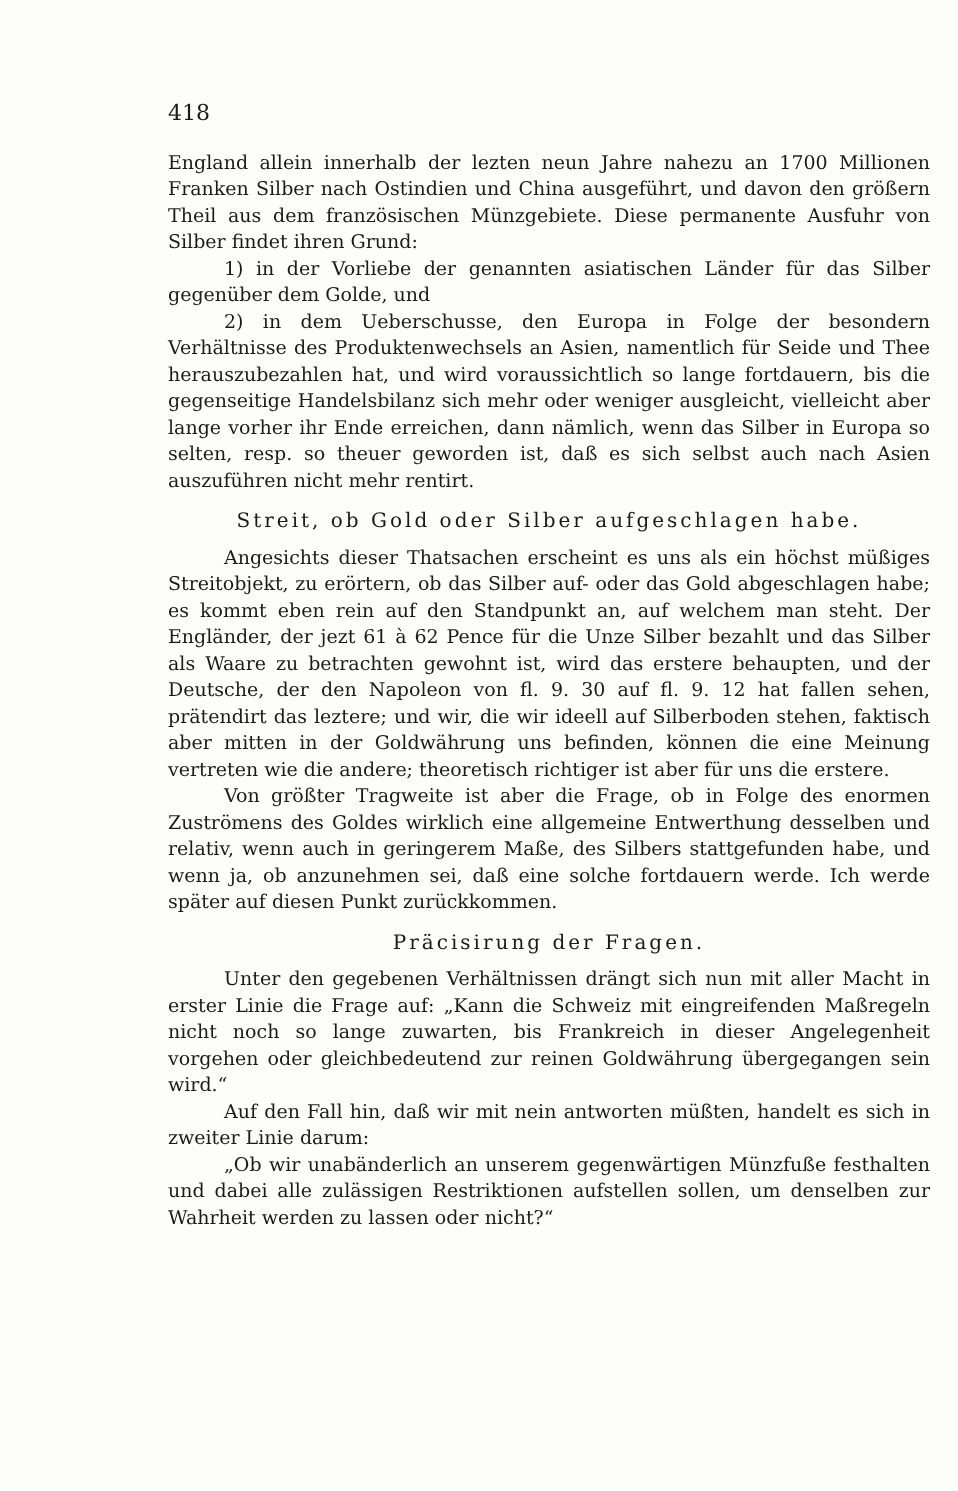418
England allein innerhalb der lezten neun Jahre nahezu an 1700 Millionen Franken Silber nach Ostindien und China ausgeführt, und davon den größern Theil aus dem französischen Münzgebiete. Diese permanente Ausfuhr von Silber findet ihren Grund:
1) in der Vorliebe der genannten asiatischen Länder für das Silber gegenüber dem Golde, und
2) in dem Ueberschusse, den Europa in Folge der besondern Verhältnisse des Produktenwechsels an Asien, namentlich für Seide und Thee herauszubezahlen hat, und wird voraussichtlich so lange fortdauern, bis die gegenseitige Handelsbilanz sich mehr oder weniger ausgleicht, vielleicht aber lange vorher ihr Ende erreichen, dann nämlich, wenn das Silber in Europa so selten, resp. so theuer geworden ist, daß es sich selbst auch nach Asien auszuführen nicht mehr rentirt.
Streit, ob Gold oder Silber aufgeschlagen habe.
Angesichts dieser Thatsachen erscheint es uns als ein höchst müßiges Streitobjekt, zu erörtern, ob das Silber auf- oder das Gold abgeschlagen habe; es kommt eben rein auf den Standpunkt an, auf welchem man steht. Der Engländer, der jezt 61 à 62 Pence für die Unze Silber bezahlt und das Silber als Waare zu betrachten gewohnt ist, wird das erstere behaupten, und der Deutsche, der den Napoleon von fl. 9. 30 auf fl. 9. 12 hat fallen sehen, prätendirt das leztere; und wir, die wir ideell auf Silberboden stehen, faktisch aber mitten in der Goldwährung uns befinden, können die eine Meinung vertreten wie die andere; theoretisch richtiger ist aber für uns die erstere.
Von größter Tragweite ist aber die Frage, ob in Folge des enormen Zuströmens des Goldes wirklich eine allgemeine Entwerthung desselben und relativ, wenn auch in geringerem Maße, des Silbers stattgefunden habe, und wenn ja, ob anzunehmen sei, daß eine solche fortdauern werde. Ich werde später auf diesen Punkt zurückkommen.
Präcisirung der Fragen.
Unter den gegebenen Verhältnissen drängt sich nun mit aller Macht in erster Linie die Frage auf: „Kann die Schweiz mit eingreifenden Maßregeln nicht noch so lange zuwarten, bis Frankreich in dieser Angelegenheit vorgehen oder gleichbedeutend zur reinen Goldwährung übergegangen sein wird.“
Auf den Fall hin, daß wir mit nein antworten müßten, handelt es sich in zweiter Linie darum:
„Ob wir unabänderlich an unserem gegenwärtigen Münzfuße festhalten und dabei alle zulässigen Restriktionen aufstellen sollen, um denselben zur Wahrheit werden zu lassen oder nicht?“